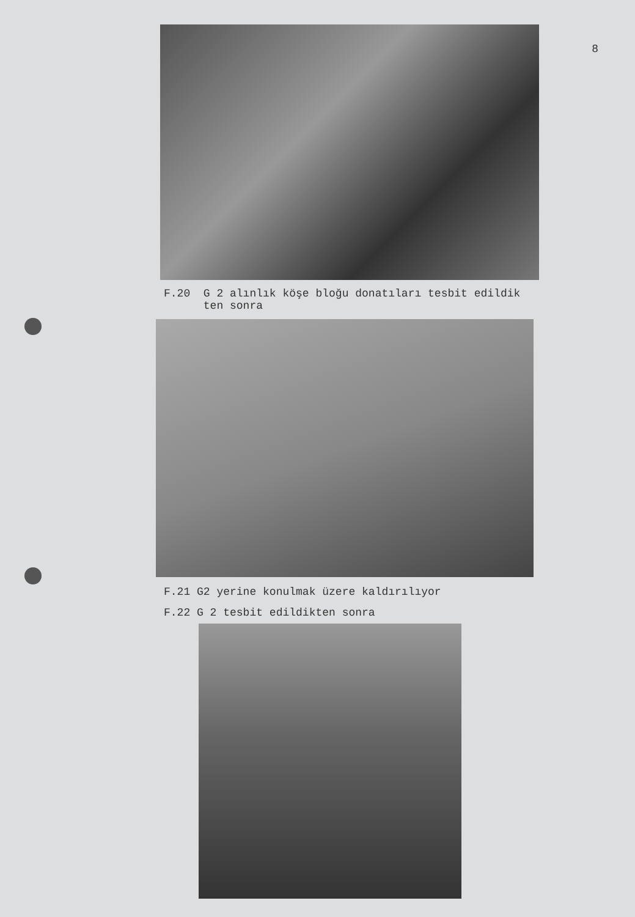8
F.20 G 2 alınlık köşe bloğu donatıları tesbit edildik
ten sonra
F.21 G2 yerine konulmak üzere kaldırılıyor
F.22 G 2 tesbit edildikten sonra